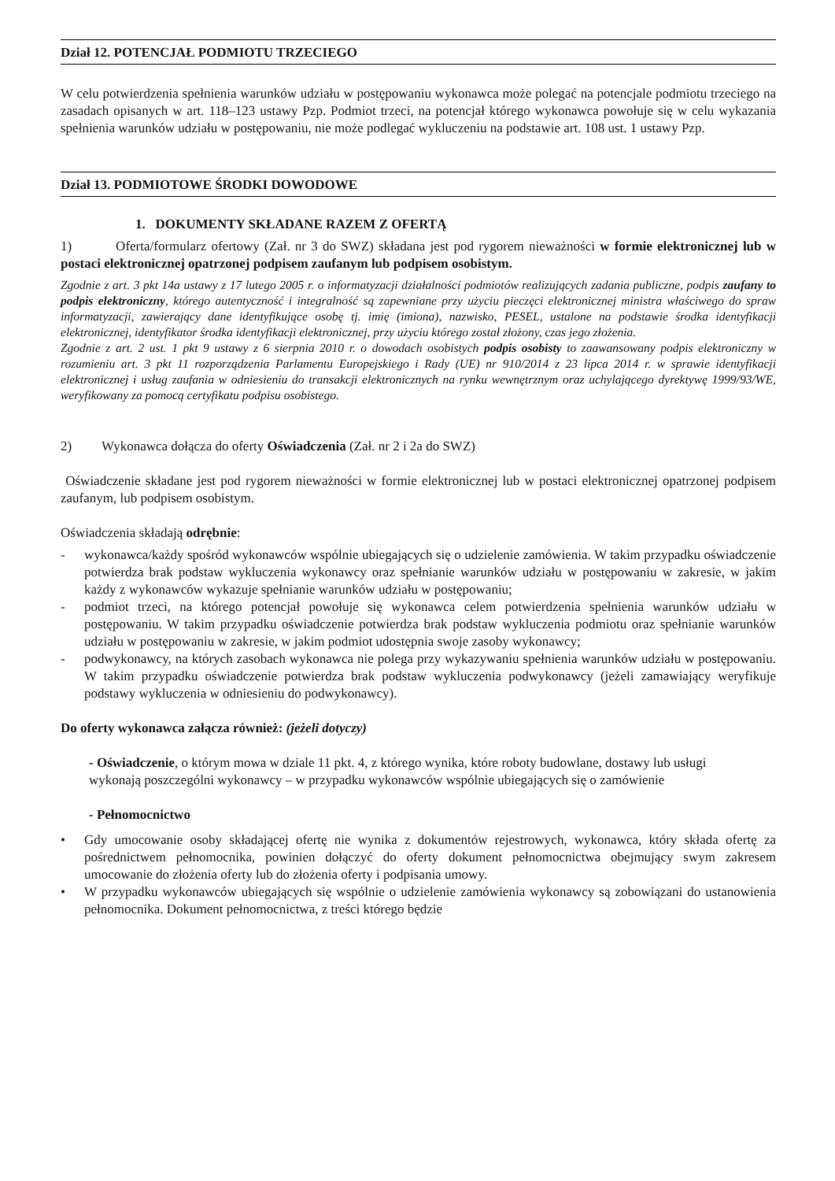Dział 12. POTENCJAŁ PODMIOTU TRZECIEGO
W celu potwierdzenia spełnienia warunków udziału w postępowaniu wykonawca może polegać na potencjale podmiotu trzeciego na zasadach opisanych w art. 118–123 ustawy Pzp. Podmiot trzeci, na potencjał którego wykonawca powołuje się w celu wykazania spełnienia warunków udziału w postępowaniu, nie może podlegać wykluczeniu na podstawie art. 108 ust. 1 ustawy Pzp.
Dział 13. PODMIOTOWE ŚRODKI DOWODOWE
1. DOKUMENTY SKŁADANE RAZEM Z OFERTĄ
1) Oferta/formularz ofertowy (Zał. nr 3 do SWZ) składana jest pod rygorem nieważności w formie elektronicznej lub w postaci elektronicznej opatrzonej podpisem zaufanym lub podpisem osobistym.
Zgodnie z art. 3 pkt 14a ustawy z 17 lutego 2005 r. o informatyzacji działalności podmiotów realizujących zadania publiczne, podpis zaufany to podpis elektroniczny, którego autentyczność i integralność są zapewniane przy użyciu pieczęci elektronicznej ministra właściwego do spraw informatyzacji, zawierający dane identyfikujące osobę tj. imię (imiona), nazwisko, PESEL, ustalone na podstawie środka identyfikacji elektronicznej, identyfikator środka identyfikacji elektronicznej, przy użyciu którego został złożony, czas jego złożenia.
Zgodnie z art. 2 ust. 1 pkt 9 ustawy z 6 sierpnia 2010 r. o dowodach osobistych podpis osobisty to zaawansowany podpis elektroniczny w rozumieniu art. 3 pkt 11 rozporządzenia Parlamentu Europejskiego i Rady (UE) nr 910/2014 z 23 lipca 2014 r. w sprawie identyfikacji elektronicznej i usług zaufania w odniesieniu do transakcji elektronicznych na rynku wewnętrznym oraz uchylającego dyrektywę 1999/93/WE, weryfikowany za pomocą certyfikatu podpisu osobistego.
2) Wykonawca dołącza do oferty Oświadczenia (Zał. nr 2 i 2a do SWZ)
Oświadczenie składane jest pod rygorem nieważności w formie elektronicznej lub w postaci elektronicznej opatrzonej podpisem zaufanym, lub podpisem osobistym.
Oświadczenia składają odrębnie:
- wykonawca/każdy spośród wykonawców wspólnie ubiegających się o udzielenie zamówienia. W takim przypadku oświadczenie potwierdza brak podstaw wykluczenia wykonawcy oraz spełnianie warunków udziału w postępowaniu w zakresie, w jakim każdy z wykonawców wykazuje spełnianie warunków udziału w postępowaniu;
- podmiot trzeci, na którego potencjał powołuje się wykonawca celem potwierdzenia spełnienia warunków udziału w postępowaniu. W takim przypadku oświadczenie potwierdza brak podstaw wykluczenia podmiotu oraz spełnianie warunków udziału w postępowaniu w zakresie, w jakim podmiot udostępnia swoje zasoby wykonawcy;
- podwykonawcy, na których zasobach wykonawca nie polega przy wykazywaniu spełnienia warunków udziału w postępowaniu. W takim przypadku oświadczenie potwierdza brak podstaw wykluczenia podwykonawcy (jeżeli zamawiający weryfikuje podstawy wykluczenia w odniesieniu do podwykonawcy).
Do oferty wykonawca załącza również: (jeżeli dotyczy)
- Oświadczenie, o którym mowa w dziale 11 pkt. 4, z którego wynika, które roboty budowlane, dostawy lub usługi wykonają poszczególni wykonawcy – w przypadku wykonawców wspólnie ubiegających się o zamówienie
- Pełnomocnictwo
• Gdy umocowanie osoby składającej ofertę nie wynika z dokumentów rejestrowych, wykonawca, który składa ofertę za pośrednictwem pełnomocnika, powinien dołączyć do oferty dokument pełnomocnictwa obejmujący swym zakresem umocowanie do złożenia oferty lub do złożenia oferty i podpisania umowy.
• W przypadku wykonawców ubiegających się wspólnie o udzielenie zamówienia wykonawcy są zobowiązani do ustanowienia pełnomocnika. Dokument pełnomocnictwa, z treści którego będzie